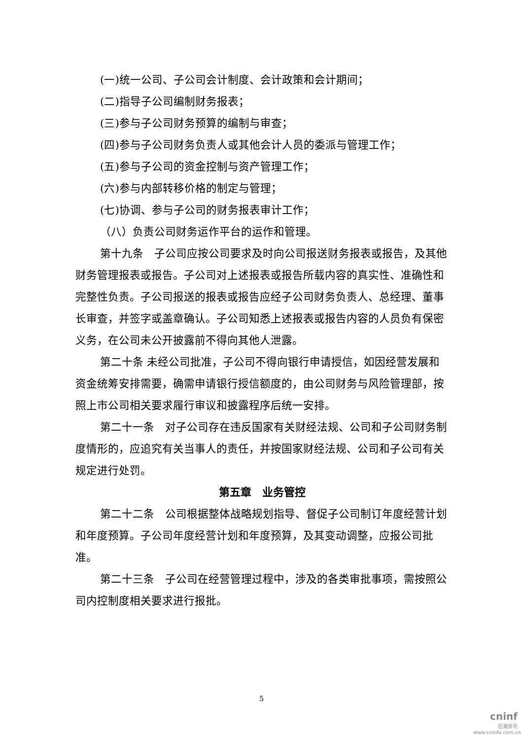(一)统一公司、子公司会计制度、会计政策和会计期间；
(二)指导子公司编制财务报表；
(三)参与子公司财务预算的编制与审查；
(四)参与子公司财务负责人或其他会计人员的委派与管理工作；
(五)参与子公司的资金控制与资产管理工作；
(六)参与内部转移价格的制定与管理；
(七)协调、参与子公司的财务报表审计工作；
（八）负责公司财务运作平台的运作和管理。
第十九条　子公司应按公司要求及时向公司报送财务报表或报告，及其他财务管理报表或报告。子公司对上述报表或报告所载内容的真实性、准确性和完整性负责。子公司报送的报表或报告应经子公司财务负责人、总经理、董事长审查，并签字或盖章确认。子公司知悉上述报表或报告内容的人员负有保密义务，在公司未公开披露前不得向其他人泄露。
第二十条 未经公司批准，子公司不得向银行申请授信，如因经营发展和资金统筹安排需要，确需申请银行授信额度的，由公司财务与风险管理部，按照上市公司相关要求履行审议和披露程序后统一安排。
第二十一条　对子公司存在违反国家有关财经法规、公司和子公司财务制度情形的，应追究有关当事人的责任，并按国家财经法规、公司和子公司有关规定进行处罚。
第五章　业务管控
第二十二条　公司根据整体战略规划指导、督促子公司制订年度经营计划和年度预算。子公司年度经营计划和年度预算，及其变动调整，应报公司批准。
第二十三条　子公司在经营管理过程中，涉及的各类审批事项，需按照公司内控制度相关要求进行报批。
5
cninf
巨潮资讯
www.cninfo.com.cn